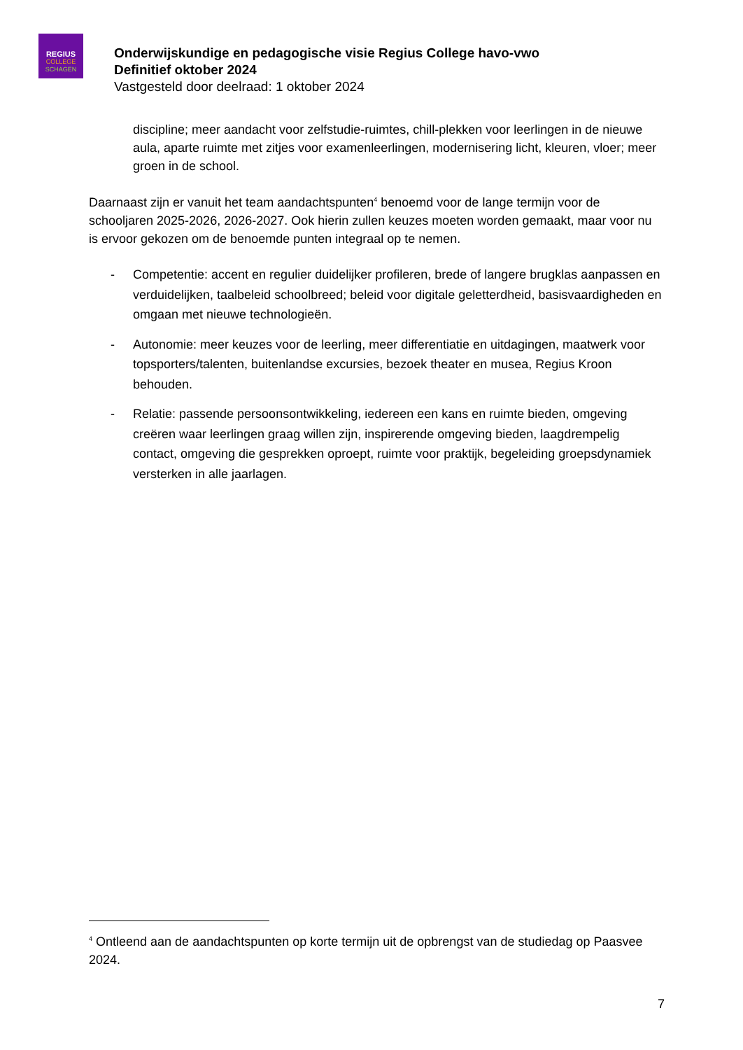REGIUS
COLLEGE
SCHAGEN
Onderwijskundige en pedagogische visie Regius College havo-vwo
Definitief oktober 2024
Vastgesteld door deelraad: 1 oktober 2024
discipline; meer aandacht voor zelfstudie-ruimtes, chill-plekken voor leerlingen in de nieuwe aula, aparte ruimte met zitjes voor examenleerlingen, modernisering licht, kleuren, vloer; meer groen in de school.
Daarnaast zijn er vanuit het team aandachtspunten<sup>4</sup> benoemd voor de lange termijn voor de schooljaren 2025-2026, 2026-2027. Ook hierin zullen keuzes moeten worden gemaakt, maar voor nu is ervoor gekozen om de benoemde punten integraal op te nemen.
- Competentie: accent en regulier duidelijker profileren, brede of langere brugklas aanpassen en verduidelijken, taalbeleid schoolbreed; beleid voor digitale geletterdheid, basisvaardigheden en omgaan met nieuwe technologieën.
- Autonomie: meer keuzes voor de leerling, meer differentiatie en uitdagingen, maatwerk voor topsporters/talenten, buitenlandse excursies, bezoek theater en musea, Regius Kroon behouden.
- Relatie: passende persoonsontwikkeling, iedereen een kans en ruimte bieden, omgeving creëren waar leerlingen graag willen zijn, inspirerende omgeving bieden, laagdrempelig contact, omgeving die gesprekken oproept, ruimte voor praktijk, begeleiding groepsdynamiek versterken in alle jaarlagen.
<sup>4</sup> Ontleend aan de aandachtspunten op korte termijn uit de opbrengst van de studiedag op Paasvee 2024.
7